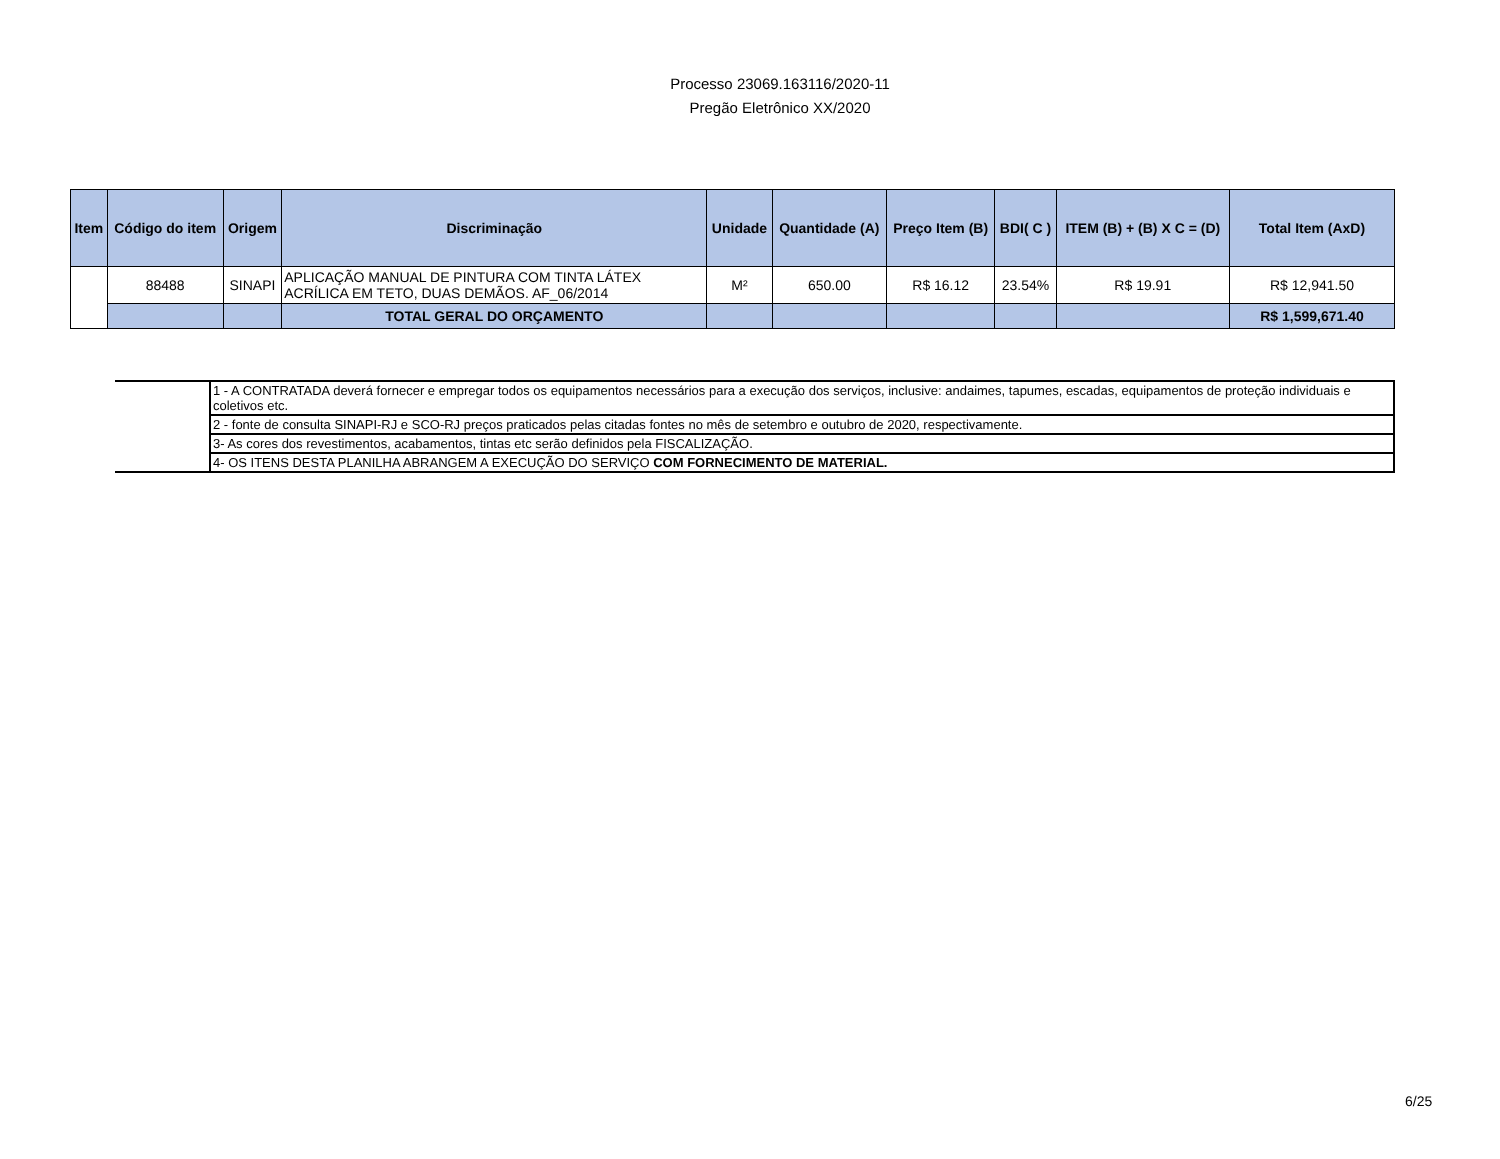Processo 23069.163116/2020-11
Pregão Eletrônico XX/2020
| Item | Código do item | Origem | Discriminação | Unidade | Quantidade (A) | Preço Item (B) | BDI( C ) | ITEM (B) + (B) X C = (D) | Total Item (AxD) |
| --- | --- | --- | --- | --- | --- | --- | --- | --- | --- |
| | 88488 | SINAPI | APLICAÇÃO MANUAL DE PINTURA COM TINTA LÁTEX ACRÍLICA EM TETO, DUAS DEMÃOS. AF_06/2014 | M² | 650.00 | R$ 16.12 | 23.54% | R$ 19.91 | R$ 12,941.50 |
| | | | TOTAL GERAL DO ORÇAMENTO | | | | | | R$ 1,599,671.40 |
| | 1 - A CONTRATADA deverá fornecer e empregar todos os equipamentos necessários para a execução dos serviços, inclusive: andaimes, tapumes, escadas, equipamentos de proteção individuais e coletivos etc. |
| | 2 - fonte de consulta SINAPI-RJ e SCO-RJ preços praticados pelas citadas fontes no mês de setembro e outubro de 2020, respectivamente. |
| | 3- As cores dos revestimentos, acabamentos, tintas etc serão definidos pela FISCALIZAÇÃO. |
| | 4- OS ITENS DESTA PLANILHA ABRANGEM A EXECUÇÃO DO SERVIÇO COM FORNECIMENTO DE MATERIAL. |
6/25